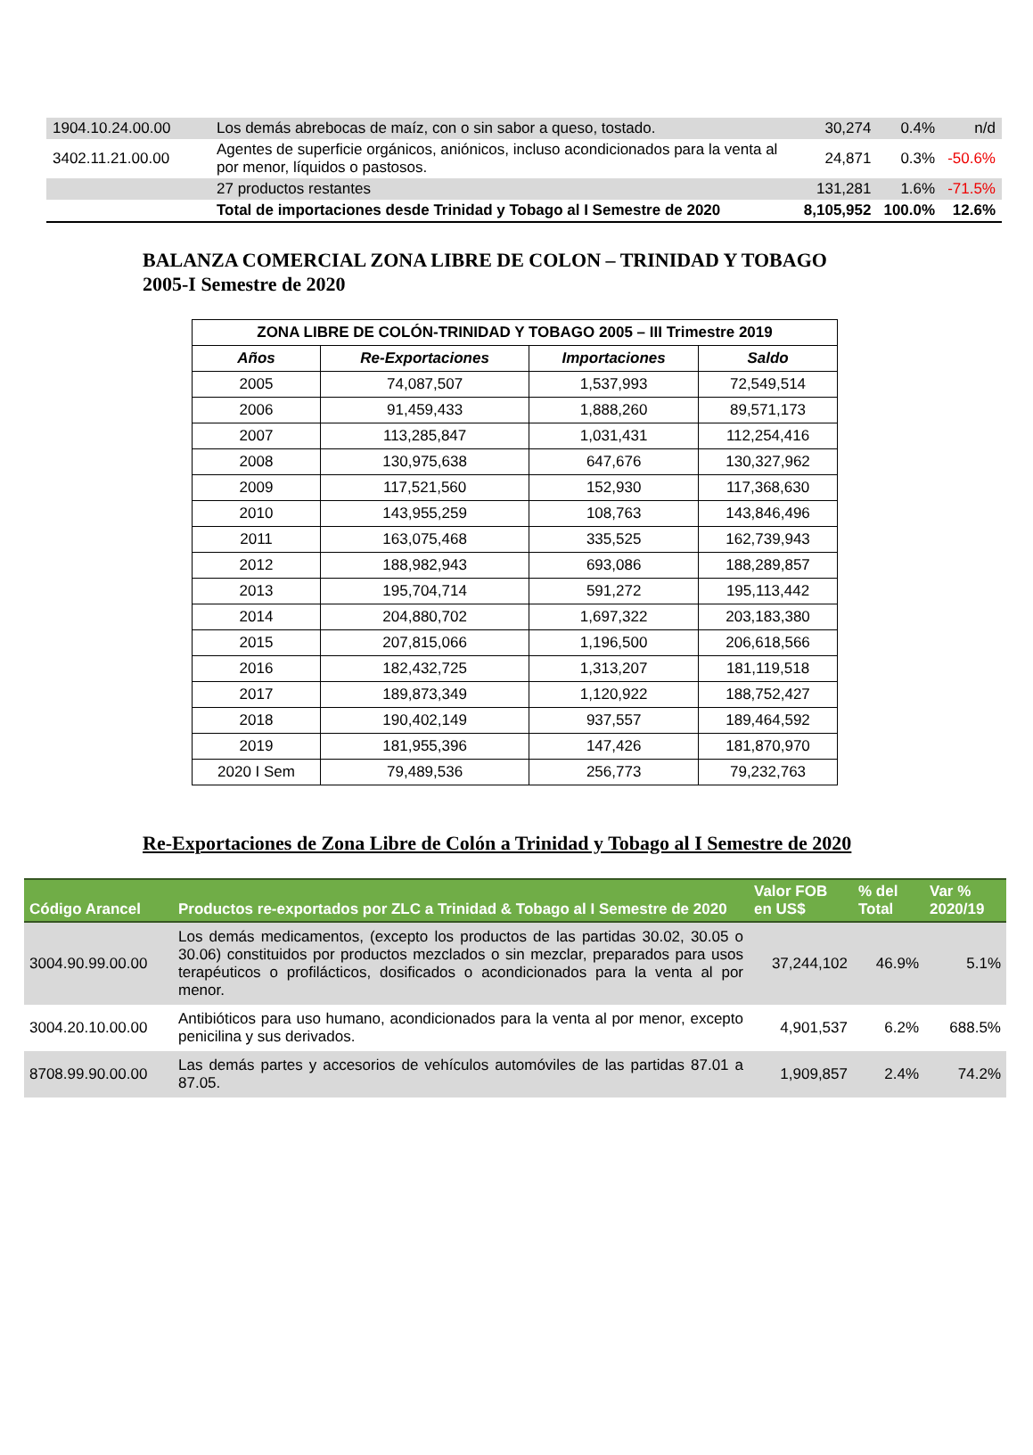| 1904.10.24.00.00 | Los demás abrebocas de maíz, con o sin sabor a queso, tostado. | 30,274 | 0.4% | n/d |
| 3402.11.21.00.00 | Agentes de superficie orgánicos, aniónicos, incluso acondicionados para la venta al por menor, líquidos o pastosos. | 24,871 | 0.3% | -50.6% |
| | 27 productos restantes | 131,281 | 1.6% | -71.5% |
| | Total de importaciones desde Trinidad y Tobago al I Semestre de 2020 | 8,105,952 | 100.0% | 12.6% |
BALANZA COMERCIAL ZONA LIBRE DE COLON – TRINIDAD Y TOBAGO
2005-I Semestre de 2020
| ZONA LIBRE DE COLÓN-TRINIDAD Y TOBAGO 2005 – III Trimestre 2019 | | | |
| --- | --- | --- | --- |
| Años | Re-Exportaciones | Importaciones | Saldo |
| 2005 | 74,087,507 | 1,537,993 | 72,549,514 |
| 2006 | 91,459,433 | 1,888,260 | 89,571,173 |
| 2007 | 113,285,847 | 1,031,431 | 112,254,416 |
| 2008 | 130,975,638 | 647,676 | 130,327,962 |
| 2009 | 117,521,560 | 152,930 | 117,368,630 |
| 2010 | 143,955,259 | 108,763 | 143,846,496 |
| 2011 | 163,075,468 | 335,525 | 162,739,943 |
| 2012 | 188,982,943 | 693,086 | 188,289,857 |
| 2013 | 195,704,714 | 591,272 | 195,113,442 |
| 2014 | 204,880,702 | 1,697,322 | 203,183,380 |
| 2015 | 207,815,066 | 1,196,500 | 206,618,566 |
| 2016 | 182,432,725 | 1,313,207 | 181,119,518 |
| 2017 | 189,873,349 | 1,120,922 | 188,752,427 |
| 2018 | 190,402,149 | 937,557 | 189,464,592 |
| 2019 | 181,955,396 | 147,426 | 181,870,970 |
| 2020 I Sem | 79,489,536 | 256,773 | 79,232,763 |
Re-Exportaciones de Zona Libre de Colón a Trinidad y Tobago al I Semestre de 2020
| Código Arancel | Productos re-exportados por ZLC a Trinidad & Tobago al I Semestre de 2020 | Valor FOB en US$ | % del Total | Var % 2020/19 |
| --- | --- | --- | --- | --- |
| 3004.90.99.00.00 | Los demás medicamentos, (excepto los productos de las partidas 30.02, 30.05 o 30.06) constituidos por productos mezclados o sin mezclar, preparados para usos terapéuticos o profilácticos, dosificados o acondicionados para la venta al por menor. | 37,244,102 | 46.9% | 5.1% |
| 3004.20.10.00.00 | Antibióticos para uso humano, acondicionados para la venta al por menor, excepto penicilina y sus derivados. | 4,901,537 | 6.2% | 688.5% |
| 8708.99.90.00.00 | Las demás partes y accesorios de vehículos automóviles de las partidas 87.01 a 87.05. | 1,909,857 | 2.4% | 74.2% |